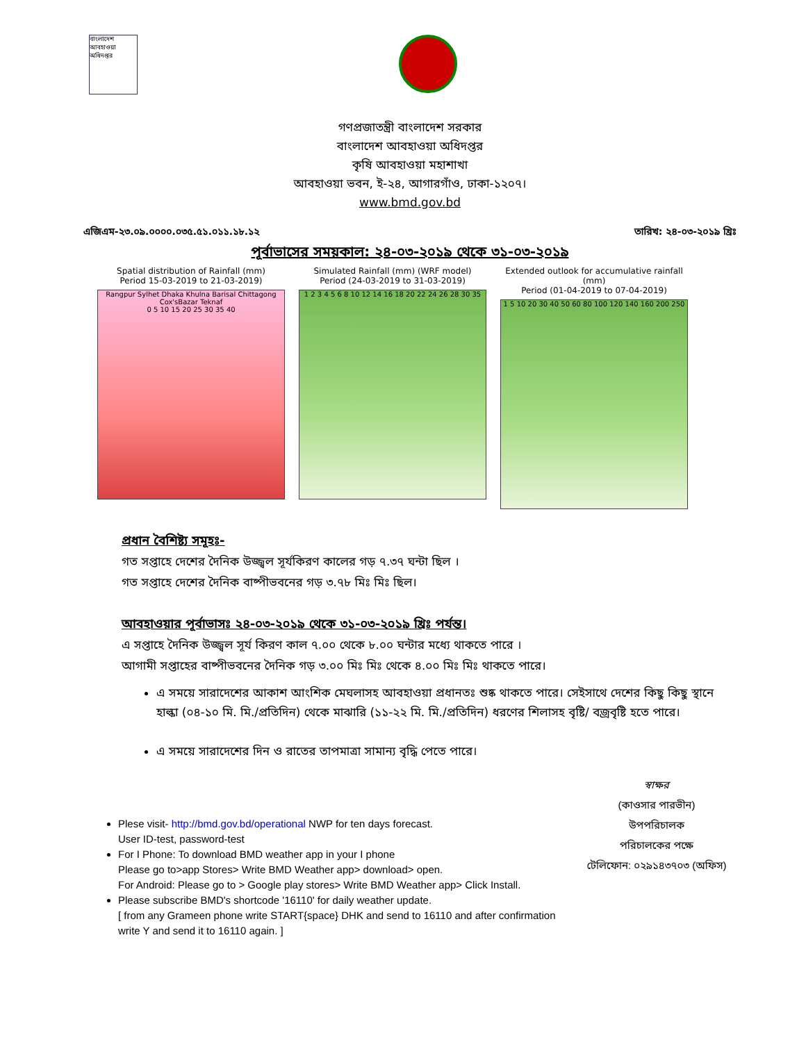বাংলাদেশ আবহাওয়া অধিদপ্তর
গণপ্রজাতন্ত্রী বাংলাদেশ সরকার
বাংলাদেশ আবহাওয়া অধিদপ্তর
কৃষি আবহাওয়া মহাশাখা
আবহাওয়া ভবন, ই-২৪, আগারগাঁও, ঢাকা-১২০৭।
www.bmd.gov.bd
এজিএম-২৩.০৯.০০০০.০৩৫.৫১.০১১.১৮.১২ তারিখ: ২৪-০৩-২০১৯ খ্রিঃ
পূর্বাভাসের সময়কাল: ২৪-০৩-২০১৯ থেকে ৩১-০৩-২০১৯
Spatial distribution of Rainfall (mm)
Period 15-03-2019 to 21-03-2019)
Rangpur Sylhet Dhaka Khulna Barisal Chittagong Cox'sBazar Teknaf
0 5 10 15 20 25 30 35 40
Simulated Rainfall (mm) (WRF model)
Period (24-03-2019 to 31-03-2019)
1 2 3 4 5 6 8 10 12 14 16 18 20 22 24 26 28 30 35
Extended outlook for accumulative rainfall (mm)
Period (01-04-2019 to 07-04-2019)
1 5 10 20 30 40 50 60 80 100 120 140 160 200 250
প্রধান বৈশিষ্ট্য সমূহঃ-
গত সপ্তাহে দেশের দৈনিক উজ্জ্বল সূর্যকিরণ কালের গড় ৭.৩৭ ঘন্টা ছিল ।
গত সপ্তাহে দেশের দৈনিক বাষ্পীভবনের গড় ৩.৭৮ মিঃ মিঃ ছিল।
আবহাওয়ার পূর্বাভাসঃ ২৪-০৩-২০১৯ থেকে ৩১-০৩-২০১৯ খ্রিঃ পর্যন্ত।
এ সপ্তাহে দৈনিক উজ্জ্বল সূর্য কিরণ কাল ৭.০০ থেকে ৮.০০ ঘন্টার মধ্যে থাকতে পারে ।
আগামী সপ্তাহের বাষ্পীভবনের দৈনিক গড় ৩.০০ মিঃ মিঃ থেকে ৪.০০ মিঃ মিঃ থাকতে পারে।
এ সময়ে সারাদেশের আকাশ আংশিক মেঘলাসহ আবহাওয়া প্রধানতঃ শুষ্ক থাকতে পারে। সেইসাথে দেশের কিছু কিছু স্থানে হাল্কা (০৪-১০ মি. মি./প্রতিদিন) থেকে মাঝারি (১১-২২ মি. মি./প্রতিদিন) ধরণের শিলাসহ বৃষ্টি/ বজ্রবৃষ্টি হতে পারে।
এ সময়ে সারাদেশের দিন ও রাতের তাপমাত্রা সামান্য বৃদ্ধি পেতে পারে।
Plese visit- http://bmd.gov.bd/operational NWP for ten days forecast.
User ID-test, password-test
For I Phone: To download BMD weather app in your I phone
Please go to>app Stores> Write BMD Weather app> download> open.
For Android: Please go to > Google play stores> Write BMD Weather app> Click Install.
Please subscribe BMD's shortcode '16110' for daily weather update.
[ from any Grameen phone write START{space} DHK and send to 16110 and after confirmation write Y and send it to 16110 again. ]
স্বাক্ষর
(কাওসার পারভীন)
উপপরিচালক
পরিচালকের পক্ষে
টেলিফোন: ০২৯১৪৩৭০৩ (অফিস)